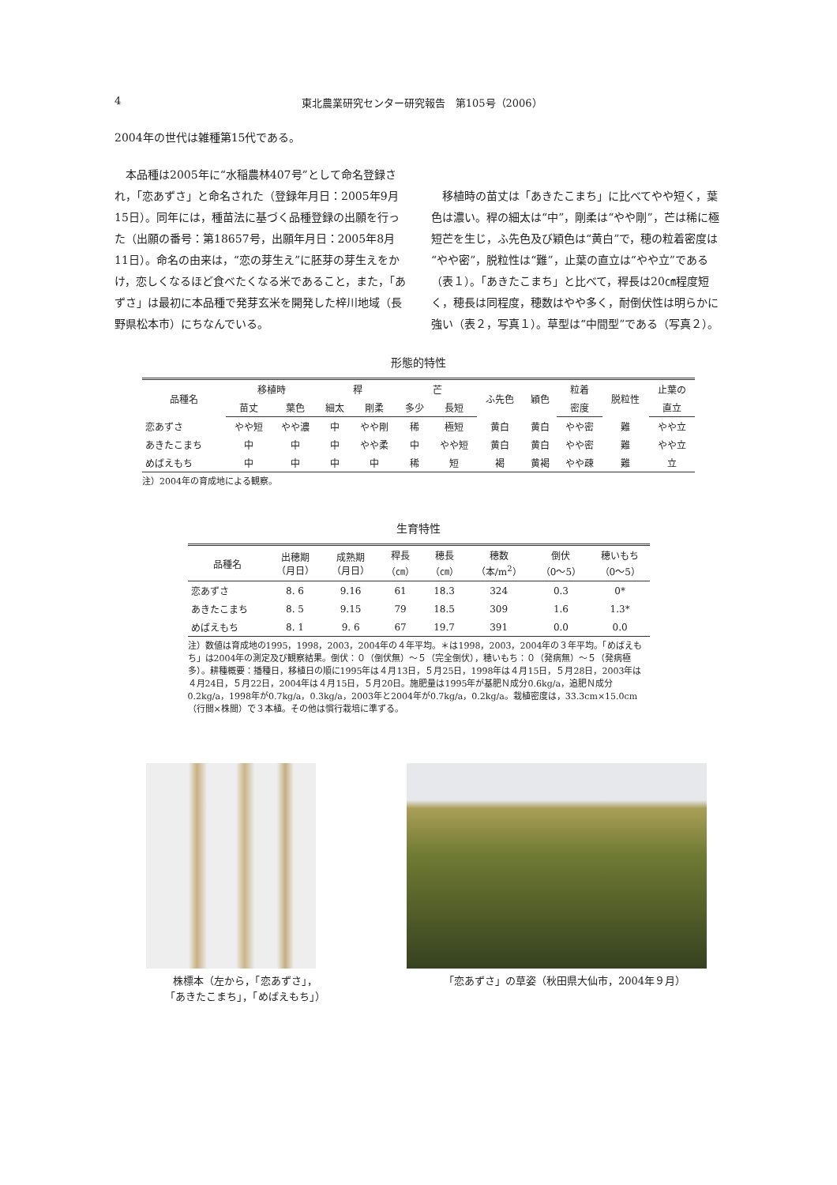4 東北農業研究センター研究報告　第105号（2006）
2004年の世代は雑種第15代である。
　本品種は2005年に“水稲農林407号”として命名登録され，「恋あずさ」と命名された（登録年月日：2005年9月15日）。同年には，種苗法に基づく品種登録の出願を行った（出願の番号：第18657号，出願年月日：2005年8月11日）。命名の由来は，“恋の芽生え”に胚芽の芽生えをかけ，恋しくなるほど食べたくなる米であること，また，「あずさ」は最初に本品種で発芽玄米を開発した梓川地域（長野県松本市）にちなんでいる。
　移植時の苗丈は「あきたこまち」に比べてやや短く，葉色は濃い。稈の細太は“中”，剛柔は“やや剛”，芒は稀に極短芒を生じ，ふ先色及び穎色は“黄白”で，穂の粒着密度は“やや密”，脱粒性は“難”，止葉の直立は“やや立”である（表１）。「あきたこまち」と比べて，稈長は20㎝程度短く，穂長は同程度，穂数はやや多く，耐倒伏性は明らかに強い（表２，写真１）。草型は“中間型”である（写真２）。
形態的特性
| 品種名 | 移植時 | | 稈 | | 芒 | | ふ先色 | 穎色 | 粒着 | 脱粒性 | 止葉の |
| --- | --- | --- | --- | --- | --- | --- | --- | --- | --- | --- | --- |
| | 苗丈 | 葉色 | 細太 | 剛柔 | 多少 | 長短 | | | 密度 | | 直立 |
| 恋あずさ | やや短 | やや濃 | 中 | やや剛 | 稀 | 極短 | 黄白 | 黄白 | やや密 | 難 | やや立 |
| あきたこまち | 中 | 中 | 中 | やや柔 | 中 | やや短 | 黄白 | 黄白 | やや密 | 難 | やや立 |
| めばえもち | 中 | 中 | 中 | 中 | 稀 | 短 | 褐 | 黄褐 | やや疎 | 難 | 立 |
注）2004年の育成地による観察。
生育特性
| 品種名 | 出穂期 （月日） | 成熟期 （月日） | 稈長 （㎝） | 穂長 （㎝） | 穂数 （本/m<sup>2</sup>） | 倒伏 （0〜5） | 穂いもち （0〜5） |
| --- | --- | --- | --- | --- | --- | --- | --- |
| 恋あずさ | 8. 6 | 9.16 | 61 | 18.3 | 324 | 0.3 | 0* |
| あきたこまち | 8. 5 | 9.15 | 79 | 18.5 | 309 | 1.6 | 1.3* |
| めばえもち | 8. 1 | 9. 6 | 67 | 19.7 | 391 | 0.0 | 0.0 |
注）数値は育成地の1995，1998，2003，2004年の４年平均。＊は1998，2003，2004年の３年平均。「めばえもち」は2004年の測定及び観察結果。倒伏：０（倒伏無）〜５（完全倒伏），穂いもち：０（発病無）〜５（発病極多）。耕種概要：播種日，移植日の順に1995年は４月13日，５月25日，1998年は４月15日，５月28日，2003年は４月24日，５月22日，2004年は４月15日，５月20日。施肥量は1995年が基肥Ｎ成分0.6kg/a，追肥Ｎ成分0.2kg/a，1998年が0.7kg/a，0.3kg/a，2003年と2004年が0.7kg/a，0.2kg/a。栽植密度は，33.3cm×15.0cm（行間×株間）で３本植。その他は慣行栽培に準ずる。
株標本（左から，「恋あずさ」，
「あきたこまち」，「めばえもち」）
「恋あずさ」の草姿（秋田県大仙市，2004年９月）